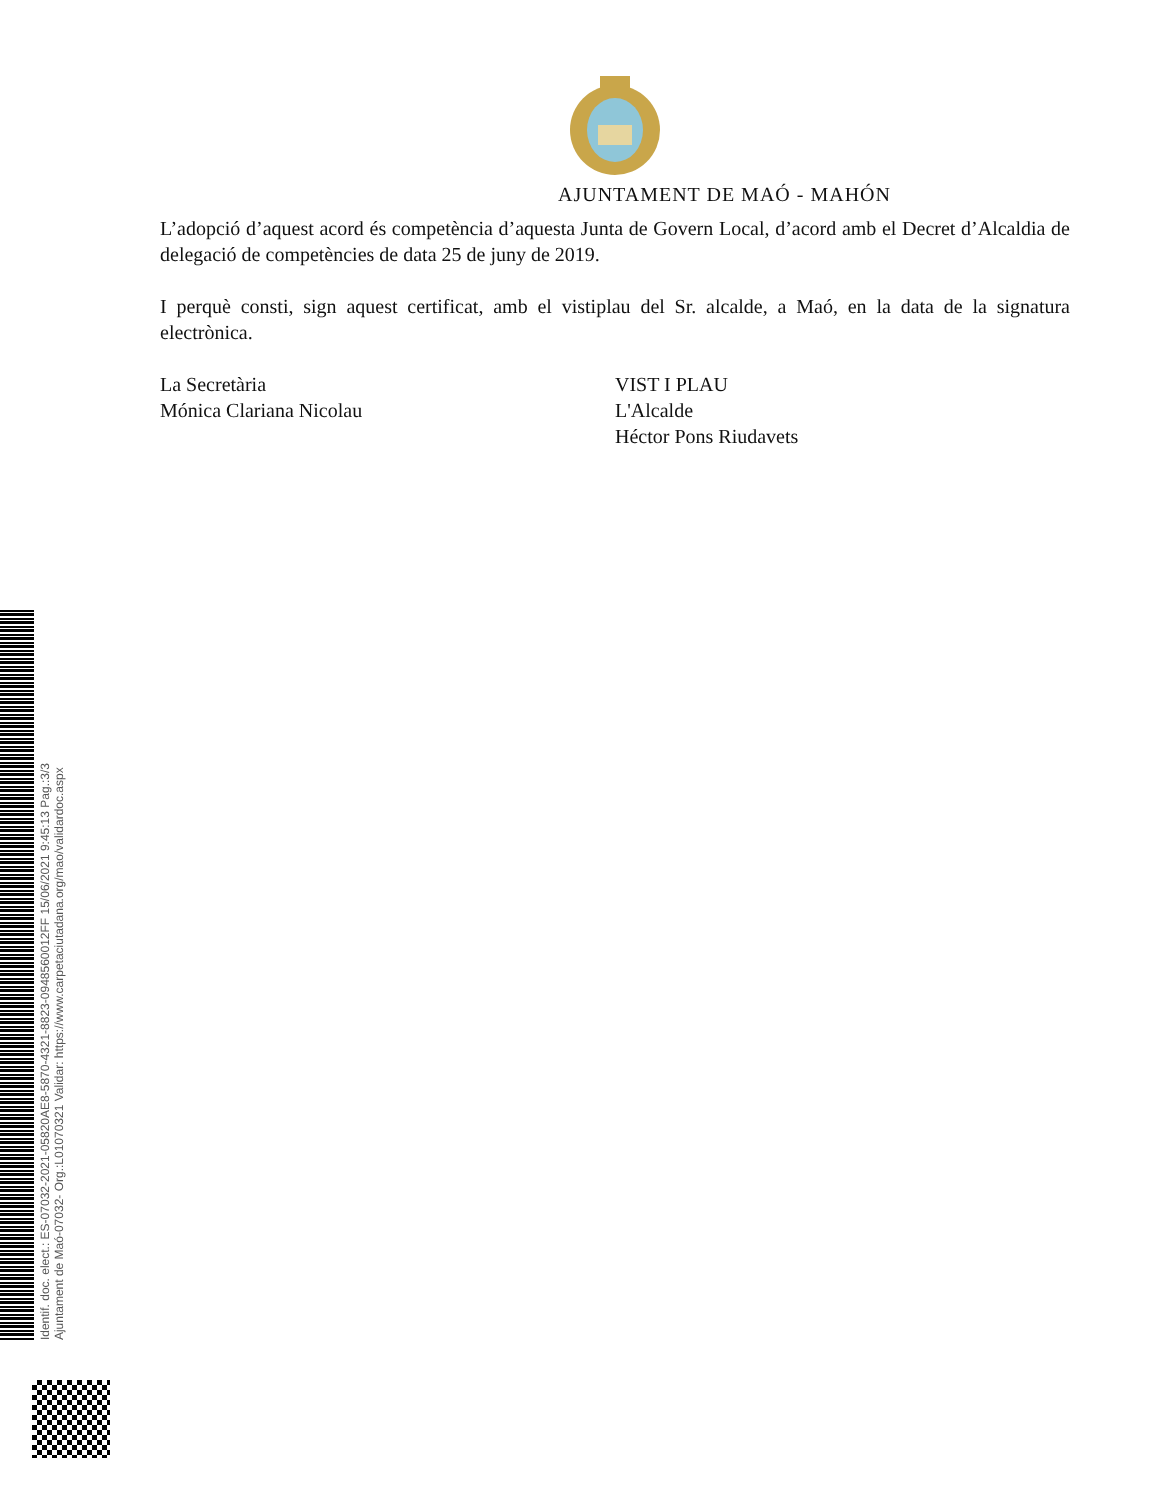AJUNTAMENT DE MAÓ - MAHÓN
L’adopció d’aquest acord és competència d’aquesta Junta de Govern Local, d’acord amb el Decret d’Alcaldia de delegació de competències de data 25 de juny de 2019.
I perquè consti, sign aquest certificat, amb el vistiplau del Sr. alcalde, a Maó, en la data de la signatura electrònica.
La Secretària
Mónica Clariana Nicolau
VIST I PLAU
L'Alcalde
Héctor Pons Riudavets
Identif. doc. elect.: ES-07032-2021-05820AE8-5870-4321-8823-0948560012FF 15/06/2021 9:45:13 Pag.:3/3
Ajuntament de Maó-07032- Org.:L01070321 Validar: https://www.carpetaciutadana.org/mao/validardoc.aspx